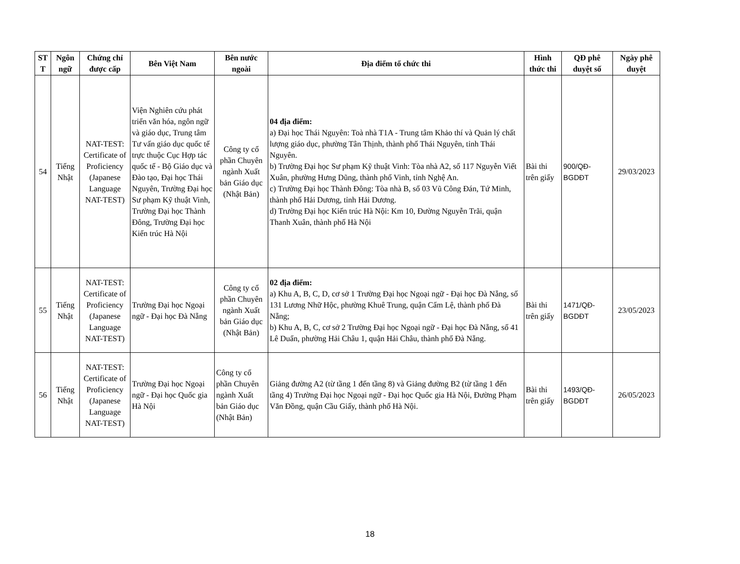| ST T | Ngôn ngữ | Chứng chỉ được cấp | Bên Việt Nam | Bên nước ngoài | Địa điểm tổ chức thi | Hình thức thi | QĐ phê duyệt số | Ngày phê duyệt |
| --- | --- | --- | --- | --- | --- | --- | --- | --- |
| 54 | Tiếng Nhật | NAT-TEST: Certificate of Proficiency (Japanese Language NAT-TEST) | Viện Nghiên cứu phát triển văn hóa, ngôn ngữ và giáo dục, Trung tâm Tư vấn giáo dục quốc tế trực thuộc Cục Hợp tác quốc tế - Bộ Giáo dục và Đào tạo, Đại học Thái Nguyên, Trường Đại học Sư phạm Kỹ thuật Vinh, Trường Đại học Thành Đông, Trường Đại học Kiến trúc Hà Nội | Công ty cổ phần Chuyên ngành Xuất bản Giáo dục (Nhật Bản) | 04 địa điểm: a) Đại học Thái Nguyên: Toà nhà T1A - Trung tâm Khảo thí và Quản lý chất lượng giáo dục, phường Tân Thịnh, thành phố Thái Nguyên, tỉnh Thái Nguyên. b) Trường Đại học Sư phạm Kỹ thuật Vinh: Tòa nhà A2, số 117 Nguyễn Viết Xuân, phường Hưng Dũng, thành phố Vinh, tỉnh Nghệ An. c) Trường Đại học Thành Đông: Tòa nhà B, số 03 Vũ Công Đán, Tứ Minh, thành phố Hải Dương, tỉnh Hải Dương. d) Trường Đại học Kiến trúc Hà Nội: Km 10, Đường Nguyễn Trãi, quận Thanh Xuân, thành phố Hà Nội | Bài thi trên giấy | 900/QĐ-BGDĐT | 29/03/2023 |
| 55 | Tiếng Nhật | NAT-TEST: Certificate of Proficiency (Japanese Language NAT-TEST) | Trường Đại học Ngoại ngữ - Đại học Đà Nẵng | Công ty cổ phần Chuyên ngành Xuất bản Giáo dục (Nhật Bản) | 02 địa điểm: a) Khu A, B, C, D, cơ sở 1 Trường Đại học Ngoại ngữ - Đại học Đà Nẵng, số 131 Lương Nhữ Hộc, phường Khuê Trung, quận Cẩm Lệ, thành phố Đà Nẵng; b) Khu A, B, C, cơ sở 2 Trường Đại học Ngoại ngữ - Đại học Đà Nẵng, số 41 Lê Duẩn, phường Hải Châu 1, quận Hải Châu, thành phố Đà Nẵng. | Bài thi trên giấy | 1471/QĐ-BGDĐT | 23/05/2023 |
| 56 | Tiếng Nhật | NAT-TEST: Certificate of Proficiency (Japanese Language NAT-TEST) | Trường Đại học Ngoại ngữ - Đại học Quốc gia Hà Nội | Công ty cổ phần Chuyên ngành Xuất bản Giáo dục (Nhật Bản) | Giảng đường A2 (từ tầng 1 đến tầng 8) và Giảng đường B2 (từ tầng 1 đến tầng 4) Trường Đại học Ngoại ngữ - Đại học Quốc gia Hà Nội, Đường Phạm Văn Đồng, quận Cầu Giấy, thành phố Hà Nội. | Bài thi trên giấy | 1493/QĐ-BGDĐT | 26/05/2023 |
18